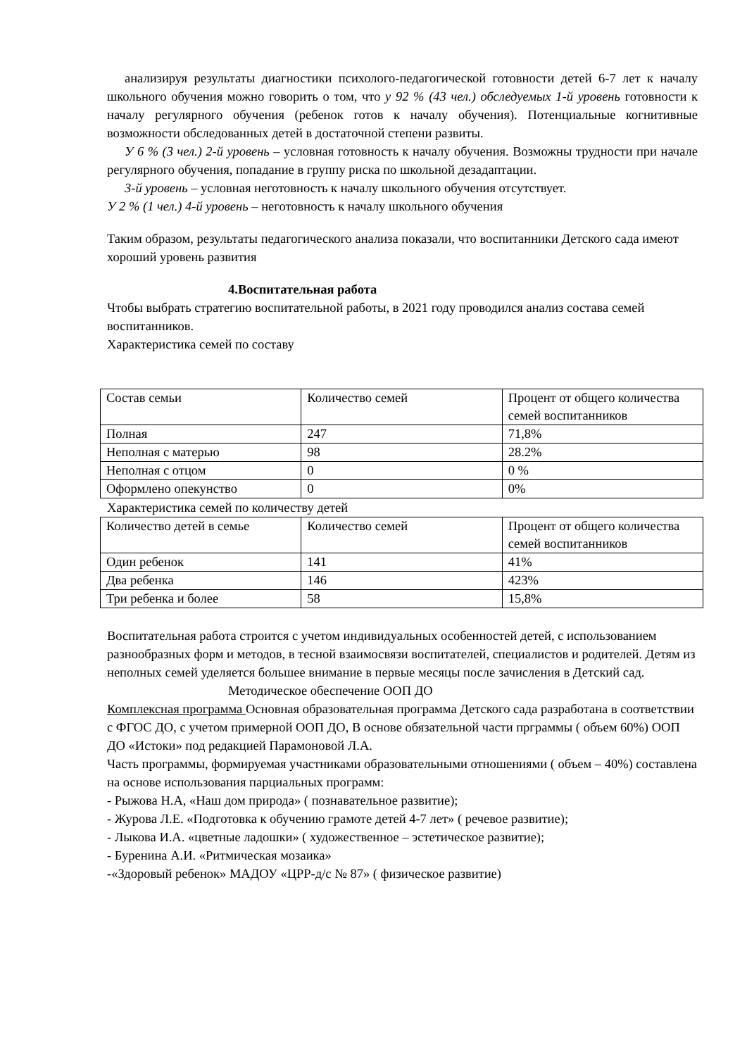анализируя результаты диагностики психолого-педагогической готовности детей 6-7 лет к началу школьного обучения можно говорить о том, что у 92 % (43 чел.) обследуемых 1-й уровень готовности к началу регулярного обучения (ребенок готов к началу обучения). Потенциальные когнитивные возможности обследованных детей в достаточной степени развиты.
У 6 % (3 чел.) 2-й уровень – условная готовность к началу обучения. Возможны трудности при начале регулярного обучения, попадание в группу риска по школьной дезадаптации.
3-й уровень – условная неготовность к началу школьного обучения отсутствует.
У 2 % (1 чел.) 4-й уровень – неготовность к началу школьного обучения
Таким образом, результаты педагогического анализа показали, что воспитанники Детского сада имеют хороший уровень развития
4.Воспитательная работа
Чтобы выбрать стратегию воспитательной работы, в 2021 году проводился анализ состава семей воспитанников.
Характеристика семей по составу
| Состав семьи | Количество семей | Процент от общего количества семей воспитанников |
| Полная | 247 | 71,8% |
| Неполная с матерью | 98 | 28.2% |
| Неполная с отцом | 0 | 0 % |
| Оформлено опекунство | 0 | 0% |
Характеристика семей по количеству детей
| Количество детей в семье | Количество семей | Процент от общего количества семей воспитанников |
| Один ребенок | 141 | 41% |
| Два ребенка | 146 | 423% |
| Три ребенка и более | 58 | 15,8% |
Воспитательная работа строится с учетом индивидуальных особенностей детей, с использованием разнообразных форм и методов, в тесной взаимосвязи воспитателей, специалистов и родителей. Детям из неполных семей уделяется большее внимание в первые месяцы после зачисления в Детский сад.
Методическое обеспечение ООП ДО
Комплексная программа Основная образовательная программа Детского сада разработана в соответствии с ФГОС ДО, с учетом примерной ООП ДО, В основе обязательной части прграммы ( объем 60%) ООП ДО «Истоки» под редакцией Парамоновой Л.А.
Часть программы, формируемая участниками образовательными отношениями ( объем – 40%) составлена на основе использования парциальных программ:
- Рыжова Н.А, «Наш дом природа» ( познавательное развитие);
- Журова Л.Е. «Подготовка к обучению грамоте детей 4-7 лет» ( речевое развитие);
- Лыкова И.А. «цветные ладошки» ( художественное – эстетическое развитие);
- Буренина А.И. «Ритмическая мозаика»
-«Здоровый ребенок» МАДОУ «ЦРР-д/с № 87» ( физическое развитие)